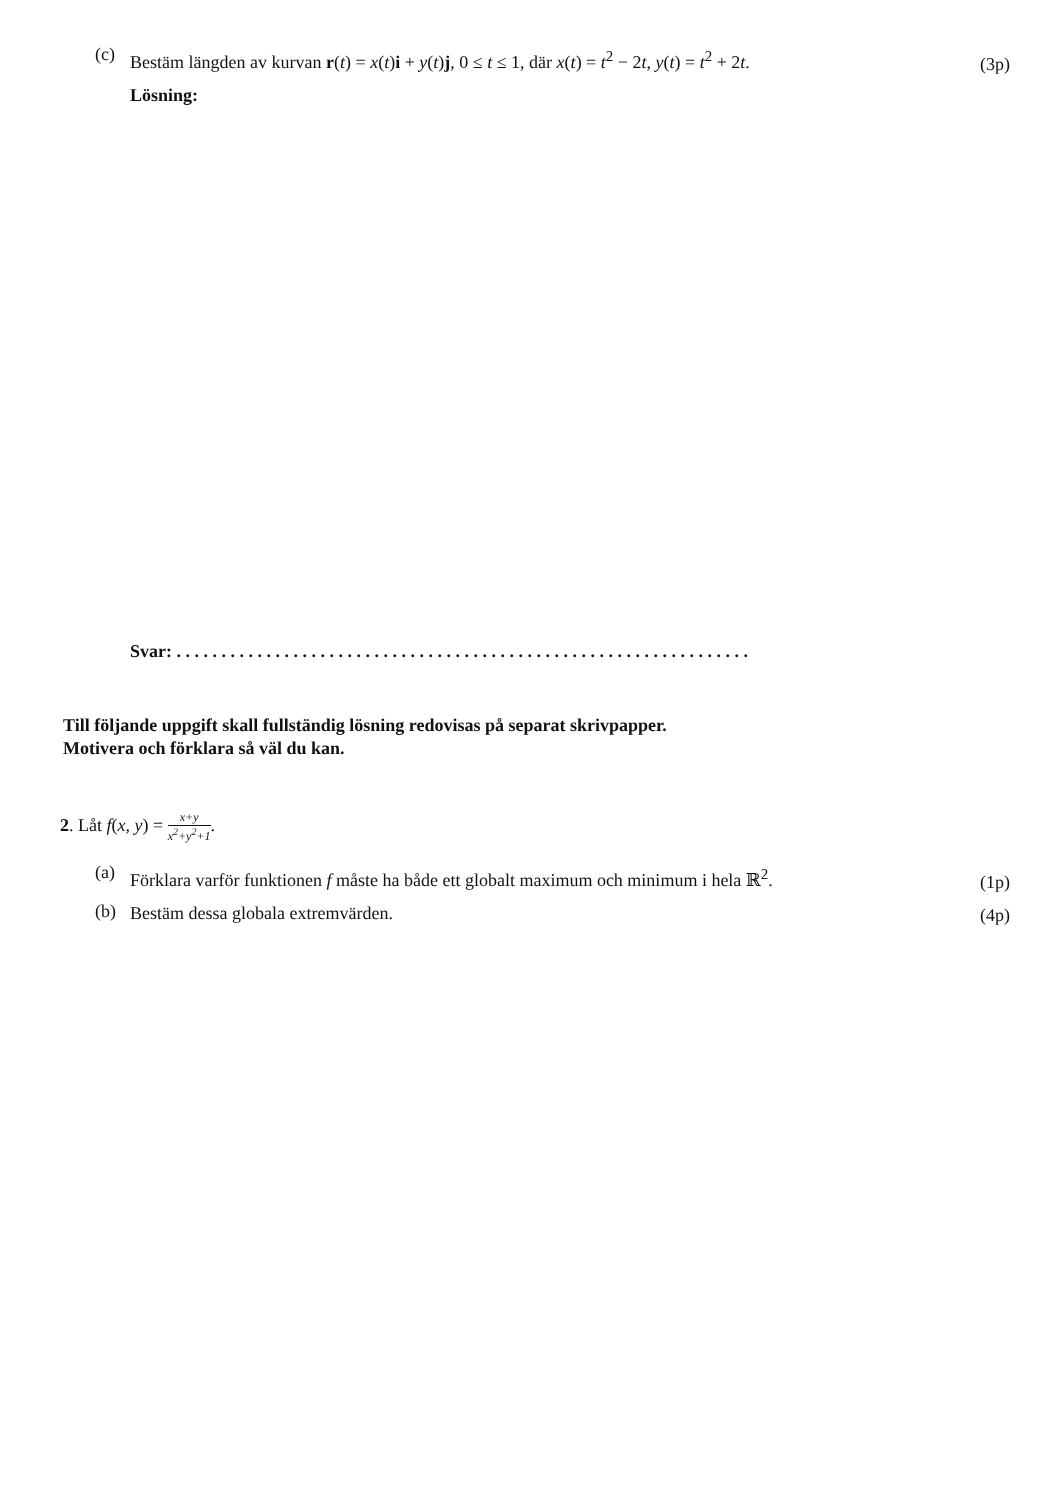(c)
Bestäm längden av kurvan r(t) = x(t)i + y(t)j, 0 ≤ t ≤ 1, där x(t) = t<sup>2</sup> − 2t, y(t) = t<sup>2</sup> + 2t.
(3p)
Lösning:
Svar: . . . . . . . . . . . . . . . . . . . . . . . . . . . . . . . . . . . . . . . . . . . . . . . . . . . . . . . . . . . . . . . .
Till följande uppgift skall fullständig lösning redovisas på separat skrivpapper.
Motivera och förklara så väl du kan.
2. Låt f(x, y) = x+y x<sup>2</sup>+y<sup>2</sup>+1.
(a)
Förklara varför funktionen f måste ha både ett globalt maximum och minimum i hela ℝ<sup>2</sup>.
(1p)
(b)
Bestäm dessa globala extremvärden.
(4p)